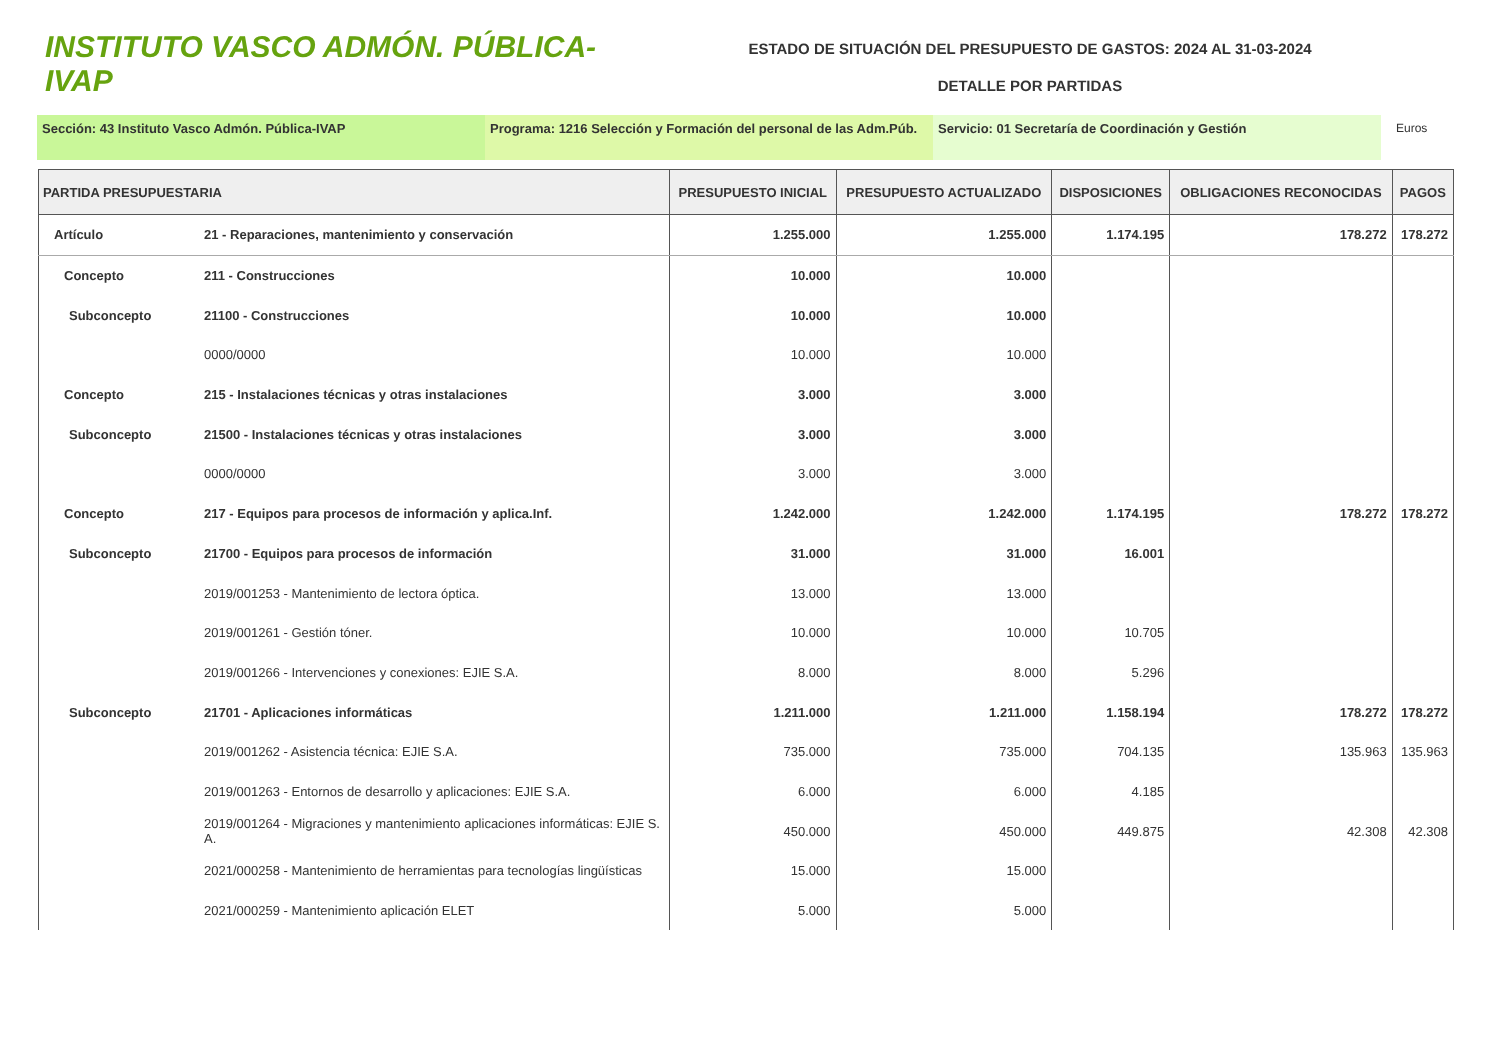INSTITUTO VASCO ADMÓN. PÚBLICA-IVAP
ESTADO DE SITUACIÓN DEL PRESUPUESTO DE GASTOS: 2024 AL 31-03-2024
DETALLE POR PARTIDAS
Sección: 43 Instituto Vasco Admón. Pública-IVAP Programa: 1216 Selección y Formación del personal de las Adm.Púb.
Servicio: 01 Secretaría de Coordinación y Gestión Euros
| PARTIDA PRESUPUESTARIA | | PRESUPUESTO INICIAL | PRESUPUESTO ACTUALIZADO | DISPOSICIONES | OBLIGACIONES RECONOCIDAS | PAGOS |
| --- | --- | --- | --- | --- | --- | --- |
| Artículo | 21 - Reparaciones, mantenimiento y conservación | 1.255.000 | 1.255.000 | 1.174.195 | 178.272 | 178.272 |
| Concepto | 211 - Construcciones | 10.000 | 10.000 | | | |
| Subconcepto | 21100 - Construcciones | 10.000 | 10.000 | | | |
| | 0000/0000 | 10.000 | 10.000 | | | |
| Concepto | 215 - Instalaciones técnicas y otras instalaciones | 3.000 | 3.000 | | | |
| Subconcepto | 21500 - Instalaciones técnicas y otras instalaciones | 3.000 | 3.000 | | | |
| | 0000/0000 | 3.000 | 3.000 | | | |
| Concepto | 217 - Equipos para procesos de información y aplica.Inf. | 1.242.000 | 1.242.000 | 1.174.195 | 178.272 | 178.272 |
| Subconcepto | 21700 - Equipos para procesos de información | 31.000 | 31.000 | 16.001 | | |
| | 2019/001253 - Mantenimiento de lectora óptica. | 13.000 | 13.000 | | | |
| | 2019/001261 - Gestión tóner. | 10.000 | 10.000 | 10.705 | | |
| | 2019/001266 - Intervenciones y conexiones: EJIE S.A. | 8.000 | 8.000 | 5.296 | | |
| Subconcepto | 21701 - Aplicaciones informáticas | 1.211.000 | 1.211.000 | 1.158.194 | 178.272 | 178.272 |
| | 2019/001262 - Asistencia técnica: EJIE S.A. | 735.000 | 735.000 | 704.135 | 135.963 | 135.963 |
| | 2019/001263 - Entornos de desarrollo y aplicaciones: EJIE S.A. | 6.000 | 6.000 | 4.185 | | |
| | 2019/001264 - Migraciones y mantenimiento aplicaciones informáticas: EJIE S. A. | 450.000 | 450.000 | 449.875 | 42.308 | 42.308 |
| | 2021/000258 - Mantenimiento de herramientas para tecnologías lingüísticas | 15.000 | 15.000 | | | |
| | 2021/000259 - Mantenimiento aplicación ELET | 5.000 | 5.000 | | | |